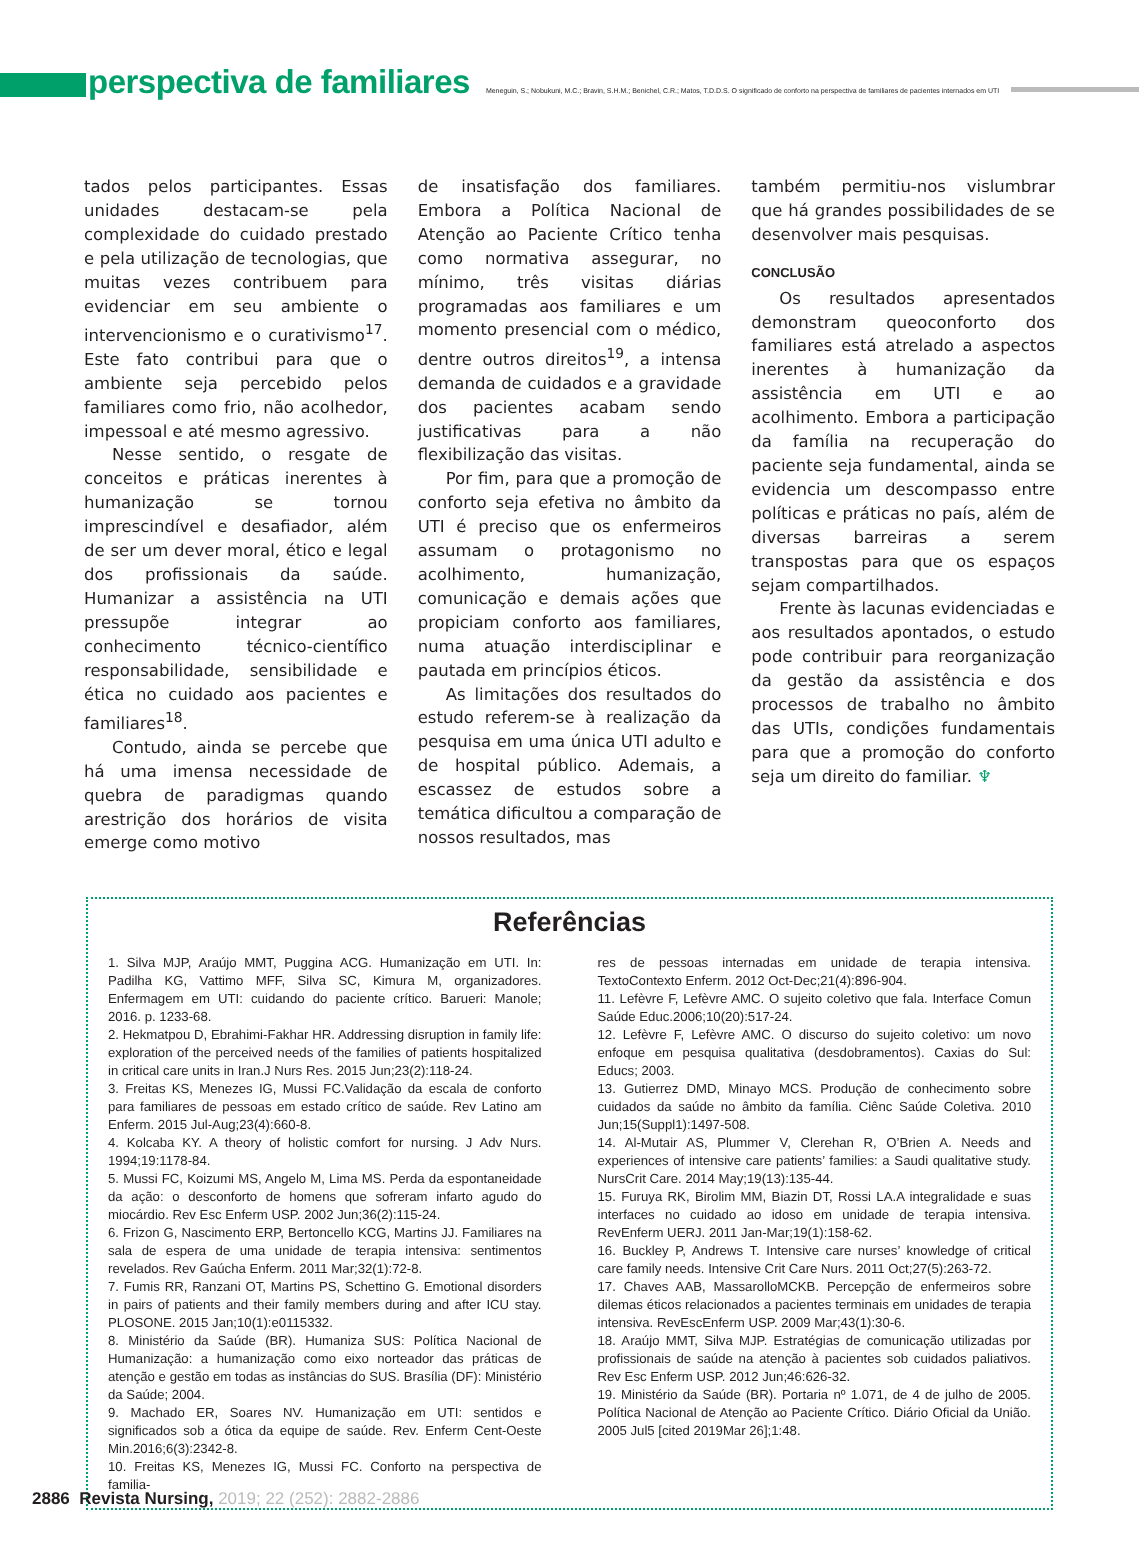perspectiva de familiares
Meneguin, S.; Nobukuni, M.C.; Bravin, S.H.M.; Benichel, C.R.; Matos, T.D.D.S. O significado de conforto na perspectiva de familiares de pacientes internados em UTI
tados pelos participantes. Essas unidades destacam-se pela complexidade do cuidado prestado e pela utilização de tecnologias, que muitas vezes contribuem para evidenciar em seu ambiente o intervencionismo e o curativismo<sup>17</sup>. Este fato contribui para que o ambiente seja percebido pelos familiares como frio, não acolhedor, impessoal e até mesmo agressivo.
Nesse sentido, o resgate de conceitos e práticas inerentes à humanização se tornou imprescindível e desafiador, além de ser um dever moral, ético e legal dos profissionais da saúde. Humanizar a assistência na UTI pressupõe integrar ao conhecimento técnico-científico responsabilidade, sensibilidade e ética no cuidado aos pacientes e familiares<sup>18</sup>.
Contudo, ainda se percebe que há uma imensa necessidade de quebra de paradigmas quando arestrição dos horários de visita emerge como motivo
de insatisfação dos familiares. Embora a Política Nacional de Atenção ao Paciente Crítico tenha como normativa assegurar, no mínimo, três visitas diárias programadas aos familiares e um momento presencial com o médico, dentre outros direitos<sup>19</sup>, a intensa demanda de cuidados e a gravidade dos pacientes acabam sendo justificativas para a não flexibilização das visitas.
Por fim, para que a promoção de conforto seja efetiva no âmbito da UTI é preciso que os enfermeiros assumam o protagonismo no acolhimento, humanização, comunicação e demais ações que propiciam conforto aos familiares, numa atuação interdisciplinar e pautada em princípios éticos.
As limitações dos resultados do estudo referem-se à realização da pesquisa em uma única UTI adulto e de hospital público. Ademais, a escassez de estudos sobre a temática dificultou a comparação de nossos resultados, mas
também permitiu-nos vislumbrar que há grandes possibilidades de se desenvolver mais pesquisas.
CONCLUSÃO
Os resultados apresentados demonstram queoconforto dos familiares está atrelado a aspectos inerentes à humanização da assistência em UTI e ao acolhimento. Embora a participação da família na recuperação do paciente seja fundamental, ainda se evidencia um descompasso entre políticas e práticas no país, além de diversas barreiras a serem transpostas para que os espaços sejam compartilhados.
Frente às lacunas evidenciadas e aos resultados apontados, o estudo pode contribuir para reorganização da gestão da assistência e dos processos de trabalho no âmbito das UTIs, condições fundamentais para que a promoção do conforto seja um direito do familiar. ♆
Referências
1. Silva MJP, Araújo MMT, Puggina ACG. Humanização em UTI. In: Padilha KG, Vattimo MFF, Silva SC, Kimura M, organizadores. Enfermagem em UTI: cuidando do paciente crítico. Barueri: Manole; 2016. p. 1233-68.
2. Hekmatpou D, Ebrahimi-Fakhar HR. Addressing disruption in family life: exploration of the perceived needs of the families of patients hospitalized in critical care units in Iran.J Nurs Res. 2015 Jun;23(2):118-24.
3. Freitas KS, Menezes IG, Mussi FC.Validação da escala de conforto para familiares de pessoas em estado crítico de saúde. Rev Latino am Enferm. 2015 Jul-Aug;23(4):660-8.
4. Kolcaba KY. A theory of holistic comfort for nursing. J Adv Nurs. 1994;19:1178-84.
5. Mussi FC, Koizumi MS, Angelo M, Lima MS. Perda da espontaneidade da ação: o desconforto de homens que sofreram infarto agudo do miocárdio. Rev Esc Enferm USP. 2002 Jun;36(2):115-24.
6. Frizon G, Nascimento ERP, Bertoncello KCG, Martins JJ. Familiares na sala de espera de uma unidade de terapia intensiva: sentimentos revelados. Rev Gaúcha Enferm. 2011 Mar;32(1):72-8.
7. Fumis RR, Ranzani OT, Martins PS, Schettino G. Emotional disorders in pairs of patients and their family members during and after ICU stay. PLOSONE. 2015 Jan;10(1):e0115332.
8. Ministério da Saúde (BR). Humaniza SUS: Política Nacional de Humanização: a humanização como eixo norteador das práticas de atenção e gestão em todas as instâncias do SUS. Brasília (DF): Ministério da Saúde; 2004.
9. Machado ER, Soares NV. Humanização em UTI: sentidos e significados sob a ótica da equipe de saúde. Rev. Enferm Cent-Oeste Min.2016;6(3):2342-8.
10. Freitas KS, Menezes IG, Mussi FC. Conforto na perspectiva de familia-
res de pessoas internadas em unidade de terapia intensiva. TextoContexto Enferm. 2012 Oct-Dec;21(4):896-904.
11. Lefèvre F, Lefèvre AMC. O sujeito coletivo que fala. Interface Comun Saúde Educ.2006;10(20):517-24.
12. Lefèvre F, Lefèvre AMC. O discurso do sujeito coletivo: um novo enfoque em pesquisa qualitativa (desdobramentos). Caxias do Sul: Educs; 2003.
13. Gutierrez DMD, Minayo MCS. Produção de conhecimento sobre cuidados da saúde no âmbito da família. Ciênc Saúde Coletiva. 2010 Jun;15(Suppl1):1497-508.
14. Al-Mutair AS, Plummer V, Clerehan R, O’Brien A. Needs and experiences of intensive care patients’ families: a Saudi qualitative study. NursCrit Care. 2014 May;19(13):135-44.
15. Furuya RK, Birolim MM, Biazin DT, Rossi LA.A integralidade e suas interfaces no cuidado ao idoso em unidade de terapia intensiva. RevEnferm UERJ. 2011 Jan-Mar;19(1):158-62.
16. Buckley P, Andrews T. Intensive care nurses’ knowledge of critical care family needs. Intensive Crit Care Nurs. 2011 Oct;27(5):263-72.
17. Chaves AAB, MassarolloMCKB. Percepção de enfermeiros sobre dilemas éticos relacionados a pacientes terminais em unidades de terapia intensiva. RevEscEnferm USP. 2009 Mar;43(1):30-6.
18. Araújo MMT, Silva MJP. Estratégias de comunicação utilizadas por profissionais de saúde na atenção à pacientes sob cuidados paliativos. Rev Esc Enferm USP. 2012 Jun;46:626-32.
19. Ministério da Saúde (BR). Portaria nº 1.071, de 4 de julho de 2005. Política Nacional de Atenção ao Paciente Crítico. Diário Oficial da União. 2005 Jul5 [cited 2019Mar 26];1:48.
2886 Revista Nursing, 2019; 22 (252): 2882-2886